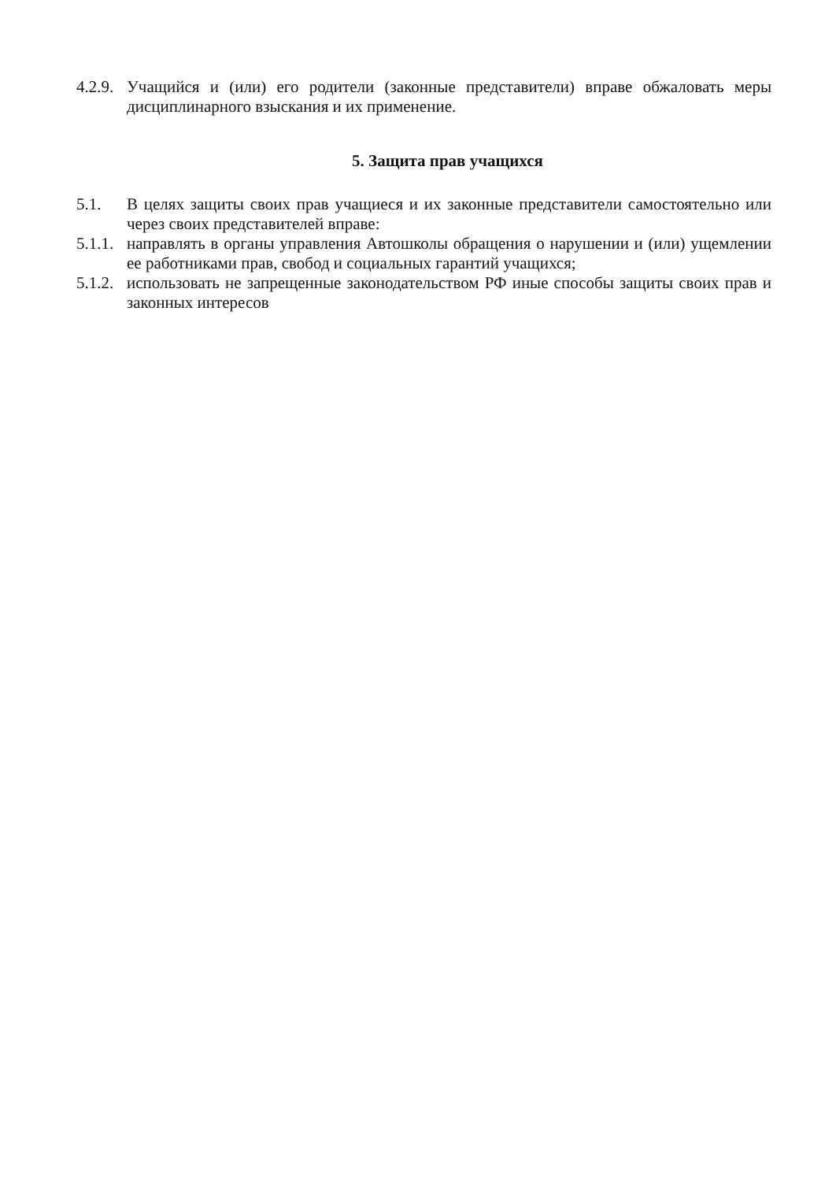4.2.9. Учащийся и (или) его родители (законные представители) вправе обжаловать меры дисциплинарного взыскания и их применение.
5. Защита прав учащихся
5.1. В целях защиты своих прав учащиеся и их законные представители самостоятельно или через своих представителей вправе:
5.1.1. направлять в органы управления Автошколы обращения о нарушении и (или) ущемлении ее работниками прав, свобод и социальных гарантий учащихся;
5.1.2. использовать не запрещенные законодательством РФ иные способы защиты своих прав и законных интересов